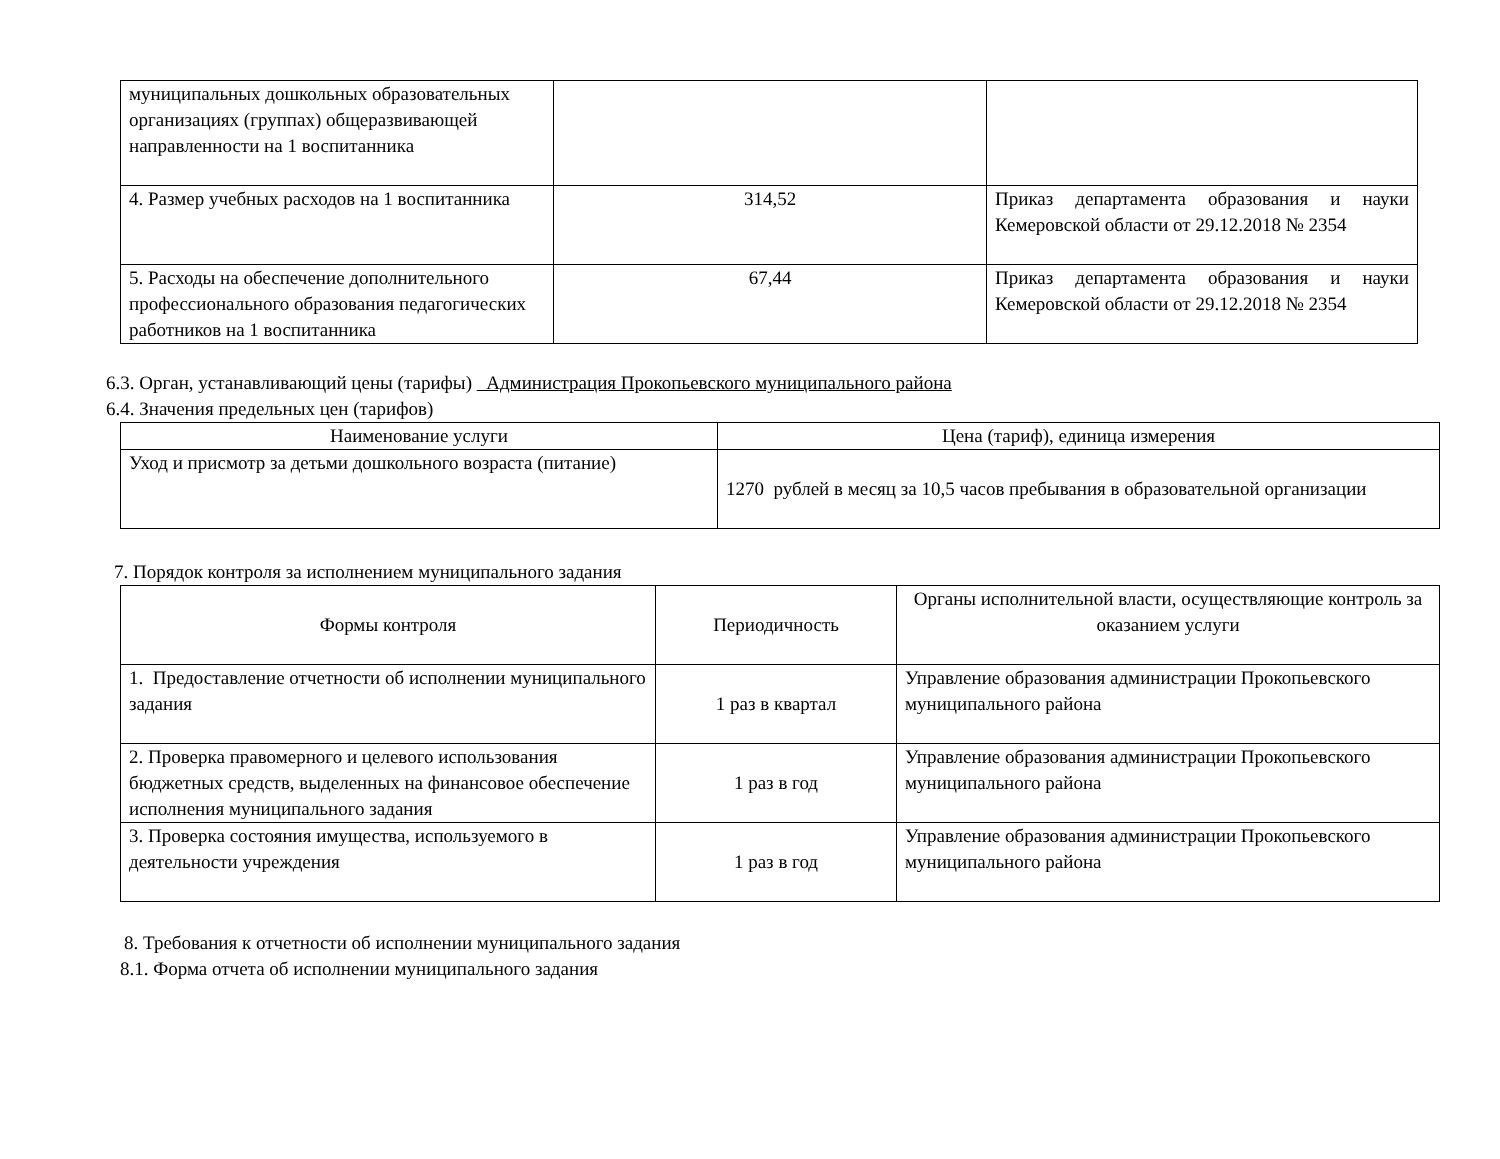| муниципальных дошкольных образовательных организациях (группах) общеразвивающей направленности на 1 воспитанника | | |
| 4. Размер учебных расходов на 1 воспитанника | 314,52 | Приказ департамента образования и науки Кемеровской области от 29.12.2018 № 2354 |
| 5. Расходы на обеспечение дополнительного профессионального образования педагогических работников на 1 воспитанника | 67,44 | Приказ департамента образования и науки Кемеровской области от 29.12.2018 № 2354 |
6.3. Орган, устанавливающий цены (тарифы) Администрация Прокопьевского муниципального района
6.4. Значения предельных цен (тарифов)
| Наименование услуги | Цена (тариф), единица измерения |
| --- | --- |
| Уход и присмотр за детьми дошкольного возраста (питание) | 1270 рублей в месяц за 10,5 часов пребывания в образовательной организации |
7. Порядок контроля за исполнением муниципального задания
| Формы контроля | Периодичность | Органы исполнительной власти, осуществляющие контроль за оказанием услуги |
| --- | --- | --- |
| 1. Предоставление отчетности об исполнении муниципального задания | 1 раз в квартал | Управление образования администрации Прокопьевского муниципального района |
| 2. Проверка правомерного и целевого использования бюджетных средств, выделенных на финансовое обеспечение исполнения муниципального задания | 1 раз в год | Управление образования администрации Прокопьевского муниципального района |
| 3. Проверка состояния имущества, используемого в деятельности учреждения | 1 раз в год | Управление образования администрации Прокопьевского муниципального района |
8. Требования к отчетности об исполнении муниципального задания
8.1. Форма отчета об исполнении муниципального задания